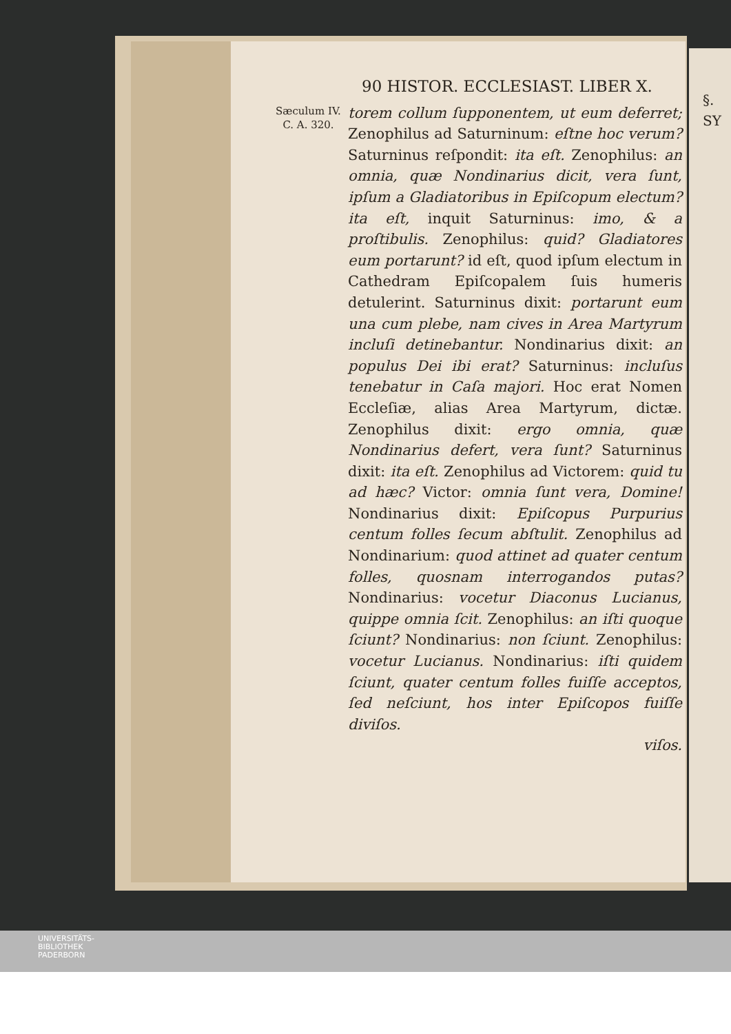§. SY
90 HISTOR. ECCLESIAST. LIBER X.
Sæculum IV.
C. A. 320.
torem collum ſupponentem, ut eum deferret; Zenophilus ad Saturninum: eſtne hoc verum? Saturninus reſpondit: ita eſt. Zenophilus: an omnia, quæ Nondinarius dicit, vera ſunt, ipſum a Gladiatoribus in Epiſcopum electum? ita eſt, inquit Saturninus: imo, & a proſtibulis. Zenophilus: quid? Gladiatores eum portarunt? id eſt, quod ipſum electum in Cathedram Epiſcopalem ſuis humeris detulerint. Saturninus dixit: portarunt eum una cum plebe, nam cives in Area Martyrum incluſi detinebantur. Nondinarius dixit: an populus Dei ibi erat? Saturninus: incluſus tenebatur in Caſa majori. Hoc erat Nomen Eccleſiæ, alias Area Martyrum, dictæ. Zenophilus dixit: ergo omnia, quæ Nondinarius defert, vera ſunt? Saturninus dixit: ita eſt. Zenophilus ad Victorem: quid tu ad hæc? Victor: omnia ſunt vera, Domine! Nondinarius dixit: Epiſcopus Purpurius centum folles ſecum abſtulit. Zenophilus ad Nondinarium: quod attinet ad quater centum folles, quosnam interrogandos putas? Nondinarius: vocetur Diaconus Lucianus, quippe omnia ſcit. Zenophilus: an iſti quoque ſciunt? Nondinarius: non ſciunt. Zenophilus: vocetur Lucianus. Nondinarius: iſti quidem ſciunt, quater centum folles fuiſſe acceptos, ſed neſciunt, hos inter Epiſcopos fuiſſe diviſos.
viſos.
UNIVERSITÄTS-
BIBLIOTHEK
PADERBORN